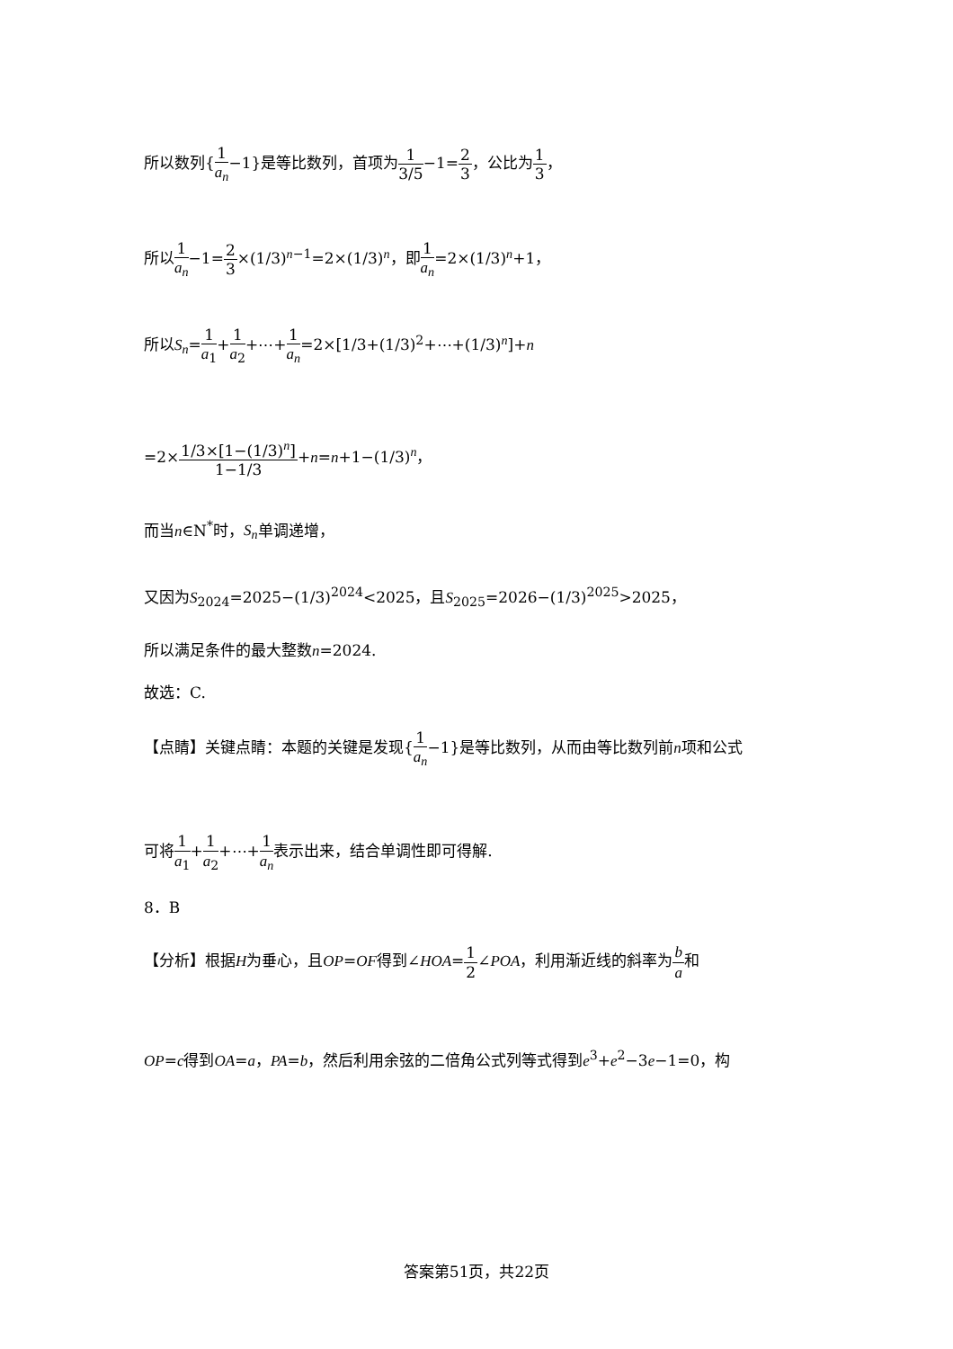所以数列{1 a<sub>n</sub>−1}是等比数列，首项为1 3/5−1=2 3，公比为1 3，
所以1 a<sub>n</sub>−1=2 3×(1/3)<sup>n−1</sup>=2×(1/3)<sup>n</sup>，即1 a<sub>n</sub>=2×(1/3)<sup>n</sup>+1，
所以S<sub>n</sub>=1 a<sub>1</sub>+1 a<sub>2</sub>+⋯+1 a<sub>n</sub>=2×[1/3+(1/3)<sup>2</sup>+⋯+(1/3)<sup>n</sup>]+n
=2×1/3×[1−(1/3)<sup>n</sup>] 1−1/3+n=n+1−(1/3)<sup>n</sup>，
而当n∈N<sup>*</sup>时，S<sub>n</sub>单调递增，
又因为S<sub>2024</sub>=2025−(1/3)<sup>2024</sup><2025，且S<sub>2025</sub>=2026−(1/3)<sup>2025</sup>>2025，
所以满足条件的最大整数n=2024.
故选：C.
【点睛】关键点睛：本题的关键是发现{1 a<sub>n</sub>−1}是等比数列，从而由等比数列前n项和公式
可将1 a<sub>1</sub>+1 a<sub>2</sub>+⋯+1 a<sub>n</sub>表示出来，结合单调性即可得解.
8．B
【分析】根据H为垂心，且OP=OF得到∠HOA=1 2∠POA，利用渐近线的斜率为b a和
OP=c得到OA=a，PA=b，然后利用余弦的二倍角公式列等式得到e<sup>3</sup>+e<sup>2</sup>−3e−1=0，构
答案第51页，共22页